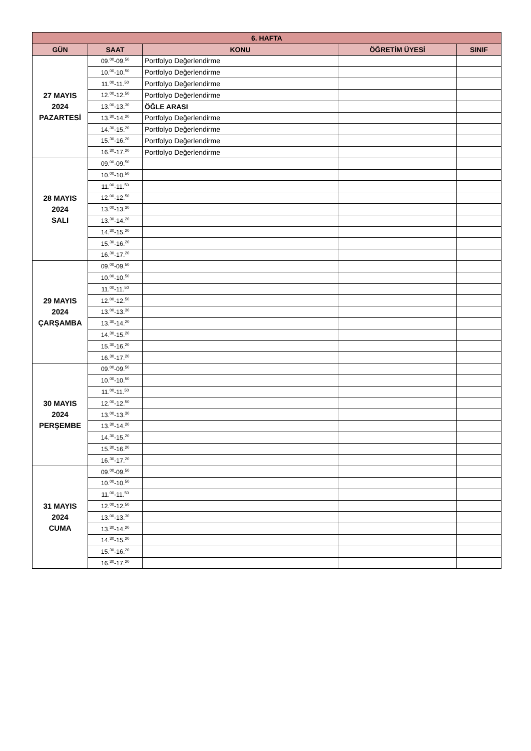| 6. HAFTA | | | | |
| --- | --- | --- | --- | --- |
| GÜN | SAAT | KONU | ÖĞRETİM ÜYESİ | SINIF |
| 27 MAYIS 2024 PAZARTESİ | 09.<sup>00</sup>-09.<sup>50</sup> | Portfolyo Değerlendirme | | |
| | 10.<sup>00</sup>-10.<sup>50</sup> | Portfolyo Değerlendirme | | |
| | 11.<sup>00</sup>-11.<sup>50</sup> | Portfolyo Değerlendirme | | |
| | 12.<sup>00</sup>-12.<sup>50</sup> | Portfolyo Değerlendirme | | |
| | 13.<sup>00</sup>-13.<sup>30</sup> | ÖĞLE ARASI | | |
| | 13.<sup>30</sup>-14.<sup>20</sup> | Portfolyo Değerlendirme | | |
| | 14.<sup>30</sup>-15.<sup>20</sup> | Portfolyo Değerlendirme | | |
| | 15.<sup>30</sup>-16.<sup>20</sup> | Portfolyo Değerlendirme | | |
| | 16.<sup>30</sup>-17.<sup>20</sup> | Portfolyo Değerlendirme | | |
| 28 MAYIS 2024 SALI | 09.<sup>00</sup>-09.<sup>50</sup> | | | |
| | 10.<sup>00</sup>-10.<sup>50</sup> | | | |
| | 11.<sup>00</sup>-11.<sup>50</sup> | | | |
| | 12.<sup>00</sup>-12.<sup>50</sup> | | | |
| | 13.<sup>00</sup>-13.<sup>30</sup> | | | |
| | 13.<sup>30</sup>-14.<sup>20</sup> | | | |
| | 14.<sup>30</sup>-15.<sup>20</sup> | | | |
| | 15.<sup>30</sup>-16.<sup>20</sup> | | | |
| | 16.<sup>30</sup>-17.<sup>20</sup> | | | |
| 29 MAYIS 2024 ÇARŞAMBA | 09.<sup>00</sup>-09.<sup>50</sup> | | | |
| | 10.<sup>00</sup>-10.<sup>50</sup> | | | |
| | 11.<sup>00</sup>-11.<sup>50</sup> | | | |
| | 12.<sup>00</sup>-12.<sup>50</sup> | | | |
| | 13.<sup>00</sup>-13.<sup>30</sup> | | | |
| | 13.<sup>30</sup>-14.<sup>20</sup> | | | |
| | 14.<sup>30</sup>-15.<sup>20</sup> | | | |
| | 15.<sup>30</sup>-16.<sup>20</sup> | | | |
| | 16.<sup>30</sup>-17.<sup>20</sup> | | | |
| 30 MAYIS 2024 PERŞEMBE | 09.<sup>00</sup>-09.<sup>50</sup> | | | |
| | 10.<sup>00</sup>-10.<sup>50</sup> | | | |
| | 11.<sup>00</sup>-11.<sup>50</sup> | | | |
| | 12.<sup>00</sup>-12.<sup>50</sup> | | | |
| | 13.<sup>00</sup>-13.<sup>30</sup> | | | |
| | 13.<sup>30</sup>-14.<sup>20</sup> | | | |
| | 14.<sup>30</sup>-15.<sup>20</sup> | | | |
| | 15.<sup>30</sup>-16.<sup>20</sup> | | | |
| | 16.<sup>30</sup>-17.<sup>20</sup> | | | |
| 31 MAYIS 2024 CUMA | 09.<sup>00</sup>-09.<sup>50</sup> | | | |
| | 10.<sup>00</sup>-10.<sup>50</sup> | | | |
| | 11.<sup>00</sup>-11.<sup>50</sup> | | | |
| | 12.<sup>00</sup>-12.<sup>50</sup> | | | |
| | 13.<sup>00</sup>-13.<sup>30</sup> | | | |
| | 13.<sup>30</sup>-14.<sup>20</sup> | | | |
| | 14.<sup>30</sup>-15.<sup>20</sup> | | | |
| | 15.<sup>30</sup>-16.<sup>20</sup> | | | |
| | 16.<sup>30</sup>-17.<sup>20</sup> | | | |